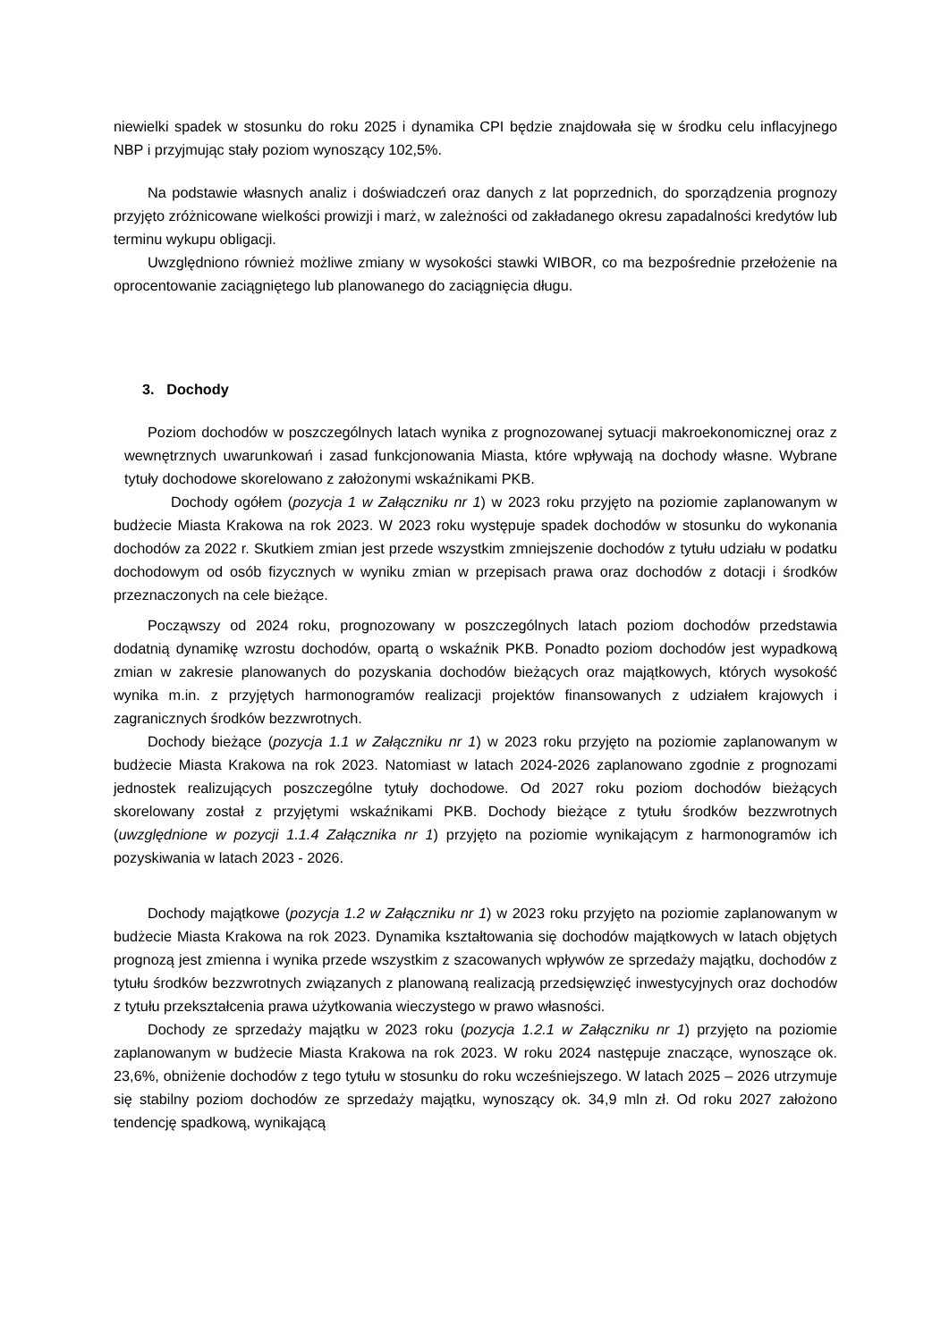niewielki spadek w stosunku do roku 2025 i dynamika CPI będzie znajdowała się w środku celu inflacyjnego NBP i przyjmując stały poziom wynoszący 102,5%.
Na podstawie własnych analiz i doświadczeń oraz danych z lat poprzednich, do sporządzenia prognozy przyjęto zróżnicowane wielkości prowizji i marż, w zależności od zakładanego okresu zapadalności kredytów lub terminu wykupu obligacji.
Uwzględniono również możliwe zmiany w wysokości stawki WIBOR, co ma bezpośrednie przełożenie na oprocentowanie zaciągniętego lub planowanego do zaciągnięcia długu.
3. Dochody
Poziom dochodów w poszczególnych latach wynika z prognozowanej sytuacji makroekonomicznej oraz z wewnętrznych uwarunkowań i zasad funkcjonowania Miasta, które wpływają na dochody własne. Wybrane tytuły dochodowe skorelowano z założonymi wskaźnikami PKB.
Dochody ogółem (pozycja 1 w Załączniku nr 1) w 2023 roku przyjęto na poziomie zaplanowanym w budżecie Miasta Krakowa na rok 2023. W 2023 roku występuje spadek dochodów w stosunku do wykonania dochodów za 2022 r. Skutkiem zmian jest przede wszystkim zmniejszenie dochodów z tytułu udziału w podatku dochodowym od osób fizycznych w wyniku zmian w przepisach prawa oraz dochodów z dotacji i środków przeznaczonych na cele bieżące.
Począwszy od 2024 roku, prognozowany w poszczególnych latach poziom dochodów przedstawia dodatnią dynamikę wzrostu dochodów, opartą o wskaźnik PKB. Ponadto poziom dochodów jest wypadkową zmian w zakresie planowanych do pozyskania dochodów bieżących oraz majątkowych, których wysokość wynika m.in. z przyjętych harmonogramów realizacji projektów finansowanych z udziałem krajowych i zagranicznych środków bezzwrotnych.
Dochody bieżące (pozycja 1.1 w Załączniku nr 1) w 2023 roku przyjęto na poziomie zaplanowanym w budżecie Miasta Krakowa na rok 2023. Natomiast w latach 2024-2026 zaplanowano zgodnie z prognozami jednostek realizujących poszczególne tytuły dochodowe. Od 2027 roku poziom dochodów bieżących skorelowany został z przyjętymi wskaźnikami PKB. Dochody bieżące z tytułu środków bezzwrotnych (uwzględnione w pozycji 1.1.4 Załącznika nr 1) przyjęto na poziomie wynikającym z harmonogramów ich pozyskiwania w latach 2023 - 2026.
Dochody majątkowe (pozycja 1.2 w Załączniku nr 1) w 2023 roku przyjęto na poziomie zaplanowanym w budżecie Miasta Krakowa na rok 2023. Dynamika kształtowania się dochodów majątkowych w latach objętych prognozą jest zmienna i wynika przede wszystkim z szacowanych wpływów ze sprzedaży majątku, dochodów z tytułu środków bezzwrotnych związanych z planowaną realizacją przedsięwzięć inwestycyjnych oraz dochodów z tytułu przekształcenia prawa użytkowania wieczystego w prawo własności.
Dochody ze sprzedaży majątku w 2023 roku (pozycja 1.2.1 w Załączniku nr 1) przyjęto na poziomie zaplanowanym w budżecie Miasta Krakowa na rok 2023. W roku 2024 następuje znaczące, wynoszące ok. 23,6%, obniżenie dochodów z tego tytułu w stosunku do roku wcześniejszego. W latach 2025 – 2026 utrzymuje się stabilny poziom dochodów ze sprzedaży majątku, wynoszący ok. 34,9 mln zł. Od roku 2027 założono tendencję spadkową, wynikającą